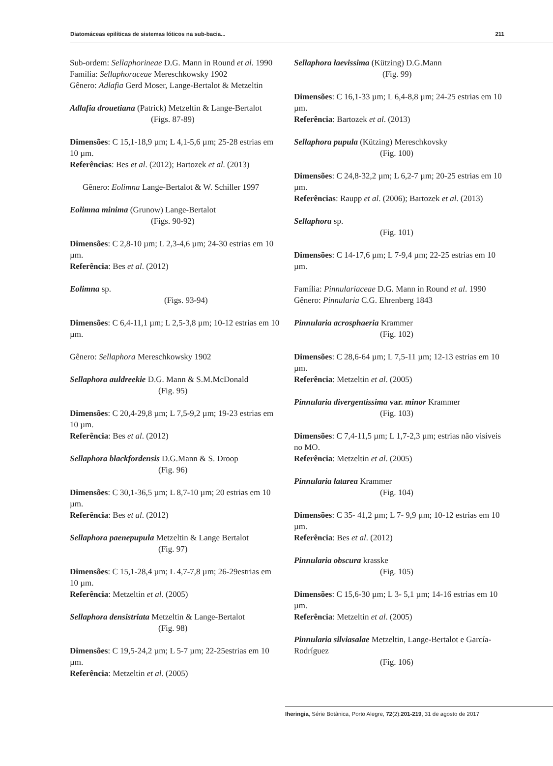Diatomáceas epilíticas de sistemas lóticos na sub-bacia... 211
Sub-ordem: Sellaphorineae D.G. Mann in Round et al. 1990
Família: Sellaphoraceae Mereschkowsky 1902
Gênero: Adlafia Gerd Moser, Lange-Bertalot & Metzeltin
Adlafia drouetiana (Patrick) Metzeltin & Lange-Bertalot
(Figs. 87-89)
Dimensões: C 15,1-18,9 µm; L 4,1-5,6 µm; 25-28 estrias em 10 µm.
Referências: Bes et al. (2012); Bartozek et al. (2013)
Gênero: Eolimna Lange-Bertalot & W. Schiller 1997
Eolimna minima (Grunow) Lange-Bertalot
(Figs. 90-92)
Dimensões: C 2,8-10 µm; L 2,3-4,6 µm; 24-30 estrias em 10 µm.
Referência: Bes et al. (2012)
Eolimna sp.
(Figs. 93-94)
Dimensões: C 6,4-11,1 µm; L 2,5-3,8 µm; 10-12 estrias em 10 µm.
Gênero: Sellaphora Mereschkowsky 1902
Sellaphora auldreekie D.G. Mann & S.M.McDonald
(Fig. 95)
Dimensões: C 20,4-29,8 µm; L 7,5-9,2 µm; 19-23 estrias em 10 µm.
Referência: Bes et al. (2012)
Sellaphora blackfordensis D.G.Mann & S. Droop
(Fig. 96)
Dimensões: C 30,1-36,5 µm; L 8,7-10 µm; 20 estrias em 10 µm.
Referência: Bes et al. (2012)
Sellaphora paenepupula Metzeltin & Lange Bertalot
(Fig. 97)
Dimensões: C 15,1-28,4 µm; L 4,7-7,8 µm; 26-29estrias em 10 µm.
Referência: Metzeltin et al. (2005)
Sellaphora densistriata Metzeltin & Lange-Bertalot
(Fig. 98)
Dimensões: C 19,5-24,2 µm; L 5-7 µm; 22-25estrias em 10 µm.
Referência: Metzeltin et al. (2005)
Sellaphora laevissima (Kützing) D.G.Mann
(Fig. 99)
Dimensões: C 16,1-33 µm; L 6,4-8,8 µm; 24-25 estrias em 10 µm.
Referência: Bartozek et al. (2013)
Sellaphora pupula (Kützing) Mereschkovsky
(Fig. 100)
Dimensões: C 24,8-32,2 µm; L 6,2-7 µm; 20-25 estrias em 10 µm.
Referências: Raupp et al. (2006); Bartozek et al. (2013)
Sellaphora sp.
(Fig. 101)
Dimensões: C 14-17,6 µm; L 7-9,4 µm; 22-25 estrias em 10 µm.
Família: Pinnulariaceae D.G. Mann in Round et al. 1990
Gênero: Pinnularia C.G. Ehrenberg 1843
Pinnularia acrosphaeria Krammer
(Fig. 102)
Dimensões: C 28,6-64 µm; L 7,5-11 µm; 12-13 estrias em 10 µm.
Referência: Metzeltin et al. (2005)
Pinnularia divergentissima var. minor Krammer
(Fig. 103)
Dimensões: C 7,4-11,5 µm; L 1,7-2,3 µm; estrias não visíveis no MO.
Referência: Metzeltin et al. (2005)
Pinnularia latarea Krammer
(Fig. 104)
Dimensões: C 35- 41,2 µm; L 7- 9,9 µm; 10-12 estrias em 10 µm.
Referência: Bes et al. (2012)
Pinnularia obscura krasske
(Fig. 105)
Dimensões: C 15,6-30 µm; L 3- 5,1 µm; 14-16 estrias em 10 µm.
Referência: Metzeltin et al. (2005)
Pinnularia silviasalae Metzeltin, Lange-Bertalot e García- Rodríguez
(Fig. 106)
Iheringia, Série Botânica, Porto Alegre, 72(2):201-219, 31 de agosto de 2017